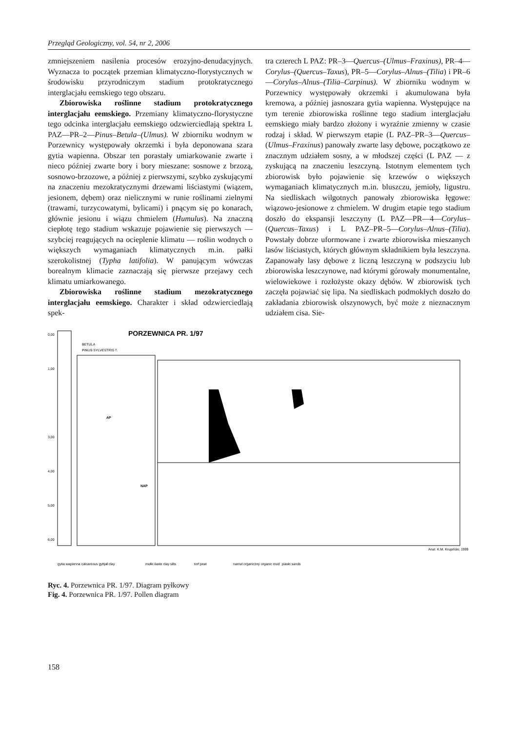Przegląd Geologiczny, vol. 54, nr 2, 2006
zmniejszeniem nasilenia procesów erozyjno-denudacyjnych. Wyznacza to początek przemian klimatyczno-florystycznych w środowisku przyrodniczym stadium protokratycznego interglacjału eemskiego tego obszaru.
Zbiorowiska roślinne stadium protokratycznego interglacjału eemskiego. Przemiany klimatyczno-florystyczne tego odcinka interglacjału eemskiego odzwierciedlają spektra L PAZ—PR–2—Pinus–Betula–(Ulmus). W zbiorniku wodnym w Porzewnicy występowały okrzemki i była deponowana szara gytia wapienna. Obszar ten porastały umiarkowanie zwarte i nieco później zwarte bory i bory mieszane: sosnowe z brzozą, sosnowo-brzozowe, a później z pierwszymi, szybko zyskującymi na znaczeniu mezokratycznymi drzewami liściastymi (wiązem, jesionem, dębem) oraz nielicznymi w runie roślinami zielnymi (trawami, turzycowatymi, bylicami) i pnącym się po konarach, głównie jesionu i wiązu chmielem (Humulus). Na znaczną ciepłotę tego stadium wskazuje pojawienie się pierwszych — szybciej reagujących na ocieplenie klimatu — roślin wodnych o większych wymaganiach klimatycznych m.in. pałki szerokolistnej (Typha latifolia). W panującym wówczas borealnym klimacie zaznaczają się pierwsze przejawy cech klimatu umiarkowanego.
Zbiorowiska roślinne stadium mezokratycznego interglacjału eemskiego. Charakter i skład odzwierciedlają spek-
tra czterech L PAZ: PR–3—Quercus–(Ulmus–Fraxinus), PR–4—Corylus–(Quercus–Taxus), PR–5—Corylus–Alnus–(Tilia) i PR–6—Corylus–Alnus–(Tilia–Carpinus). W zbiorniku wodnym w Porzewnicy występowały okrzemki i akumulowana była kremowa, a później jasnoszara gytia wapienna. Występujące na tym terenie zbiorowiska roślinne tego stadium interglacjału eemskiego miały bardzo złożony i wyraźnie zmienny w czasie rodzaj i skład. W pierwszym etapie (L PAZ–PR–3—Quercus–(Ulmus–Fraxinus) panowały zwarte lasy dębowe, początkowo ze znacznym udziałem sosny, a w młodszej części (L PAZ — z zyskującą na znaczeniu leszczyną. Istotnym elementem tych zbiorowisk było pojawienie się krzewów o większych wymaganiach klimatycznych m.in. bluszczu, jemioły, ligustru. Na siedliskach wilgotnych panowały zbiorowiska łęgowe: wiązowo-jesionowe z chmielem. W drugim etapie tego stadium doszło do ekspansji leszczyny (L PAZ—PR—4—Corylus–(Quercus–Taxus) i L PAZ–PR–5—Corylus–Alnus–(Tilia). Powstały dobrze uformowane i zwarte zbiorowiska mieszanych lasów liściastych, których głównym składnikiem była leszczyna. Zapanowały lasy dębowe z liczną leszczyną w podszyciu lub zbiorowiska leszczynowe, nad którymi górowały monumentalne, wielowiekowe i rozłożyste okazy dębów. W zbiorowisk tych zaczęła pojawiać się lipa. Na siedliskach podmokłych doszło do zakładania zbiorowisk olszynowych, być może z nieznacznym udziałem cisa. Sie-
PORZEWNICA PR. 1/97
BETULA
PINUS SYLVESTRIS T.
AP
NAP
0,00
1,00
3,00
4,00
5,00
6,00
Anal. K.M. Krupiński, 1999
gytia wapienna calcareous gyttja
ił clay
mułki ilaste clay silts
torf peat
namuł organiczny organic mud
piaski sands
Ryc. 4. Porzewnica PR. 1/97. Diagram pyłkowy
Fig. 4. Porzewnica PR. 1/97. Pollen diagram
158